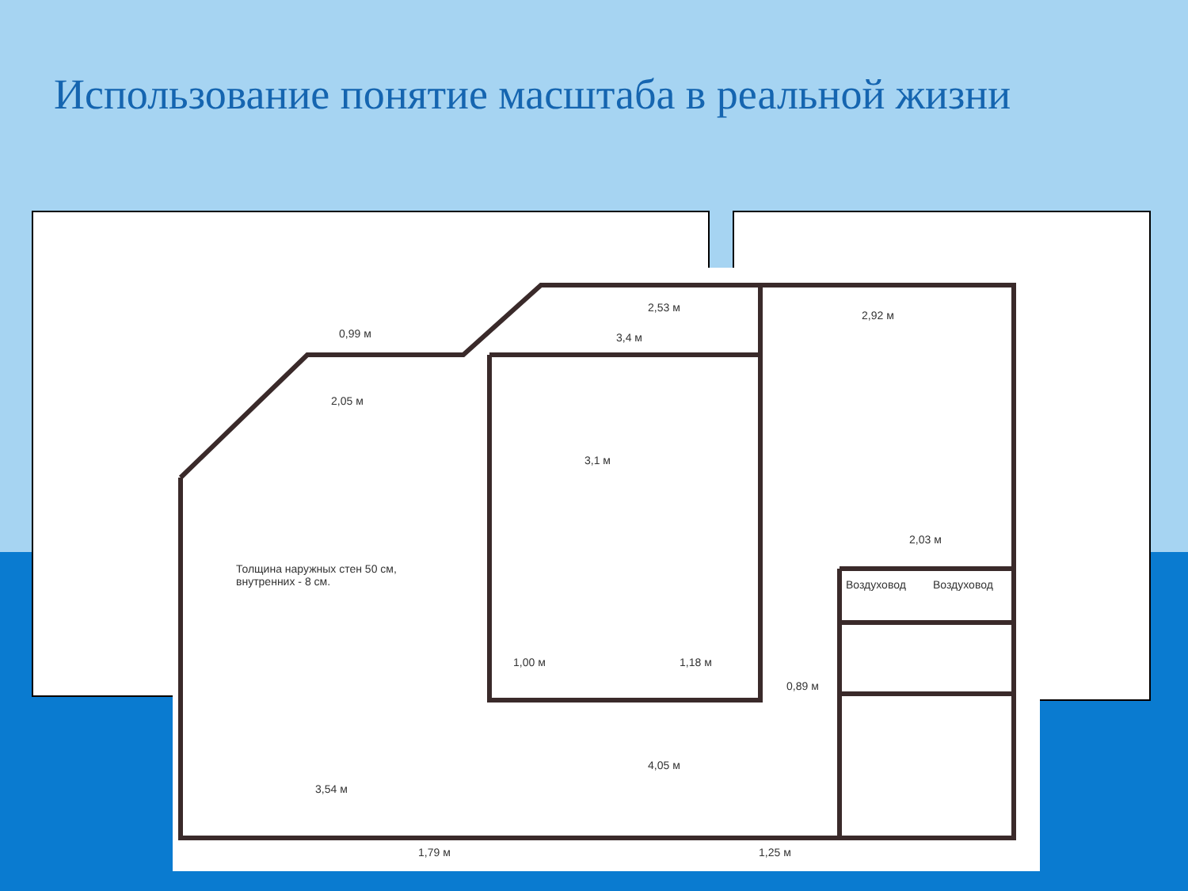Использование понятие масштаба в реальной жизни
Толщина наружных стен 50 см,
внутренних - 8 см.
2,05 м
0,99 м 3,4 м
2,53 м
2,92 м
3,1 м
3,54 м
4,05 м
2,03 м
1,79 м 1,25 м
Воздуховод Воздуховод
1,00 м 1,18 м
0,89 м